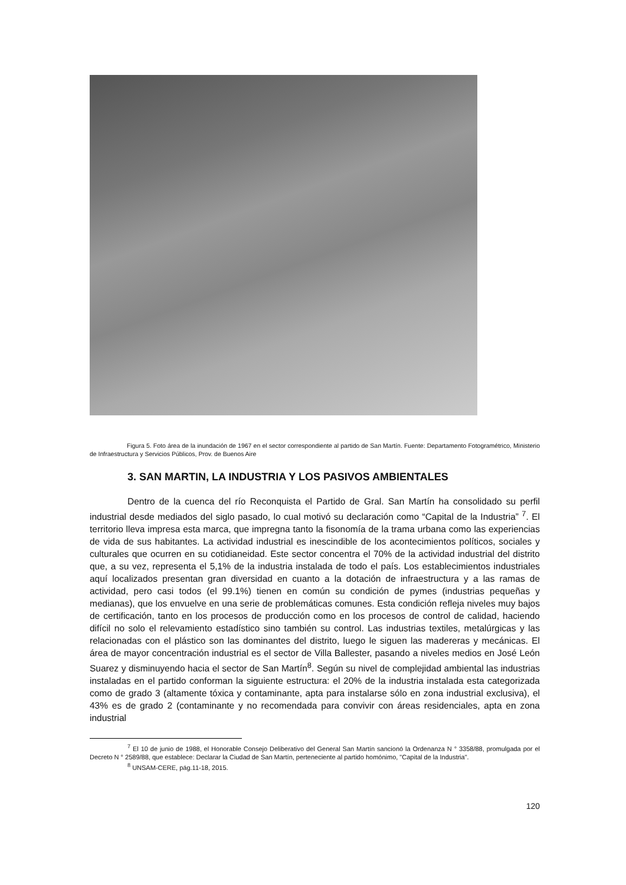Figura 5. Foto área de la inundación de 1967 en el sector correspondiente al partido de San Martín. Fuente: Departamento Fotogramétrico, Ministerio de Infraestructura y Servicios Públicos, Prov. de Buenos Aire
3. SAN MARTIN, LA INDUSTRIA Y LOS PASIVOS AMBIENTALES
Dentro de la cuenca del río Reconquista el Partido de Gral. San Martín ha consolidado su perfil industrial desde mediados del siglo pasado, lo cual motivó su declaración como “Capital de la Industria” <sup>7</sup>. El territorio lleva impresa esta marca, que impregna tanto la fisonomía de la trama urbana como las experiencias de vida de sus habitantes. La actividad industrial es inescindible de los acontecimientos políticos, sociales y culturales que ocurren en su cotidianeidad. Este sector concentra el 70% de la actividad industrial del distrito que, a su vez, representa el 5,1% de la industria instalada de todo el país. Los establecimientos industriales aquí localizados presentan gran diversidad en cuanto a la dotación de infraestructura y a las ramas de actividad, pero casi todos (el 99.1%) tienen en común su condición de pymes (industrias pequeñas y medianas), que los envuelve en una serie de problemáticas comunes. Esta condición refleja niveles muy bajos de certificación, tanto en los procesos de producción como en los procesos de control de calidad, haciendo difícil no solo el relevamiento estadístico sino también su control. Las industrias textiles, metalúrgicas y las relacionadas con el plástico son las dominantes del distrito, luego le siguen las madereras y mecánicas. El área de mayor concentración industrial es el sector de Villa Ballester, pasando a niveles medios en José León Suarez y disminuyendo hacia el sector de San Martín<sup>8</sup>. Según su nivel de complejidad ambiental las industrias instaladas en el partido conforman la siguiente estructura: el 20% de la industria instalada esta categorizada como de grado 3 (altamente tóxica y contaminante, apta para instalarse sólo en zona industrial exclusiva), el 43% es de grado 2 (contaminante y no recomendada para convivir con áreas residenciales, apta en zona industrial
<sup>7</sup> El 10 de junio de 1988, el Honorable Consejo Deliberativo del General San Martín sancionó la Ordenanza N ° 3358/88, promulgada por el Decreto N ° 2589/88, que establece: Declarar la Ciudad de San Martín, perteneciente al partido homónimo, "Capital de la Industria".
<sup>8</sup> UNSAM-CERE, pág.11-18, 2015.
120